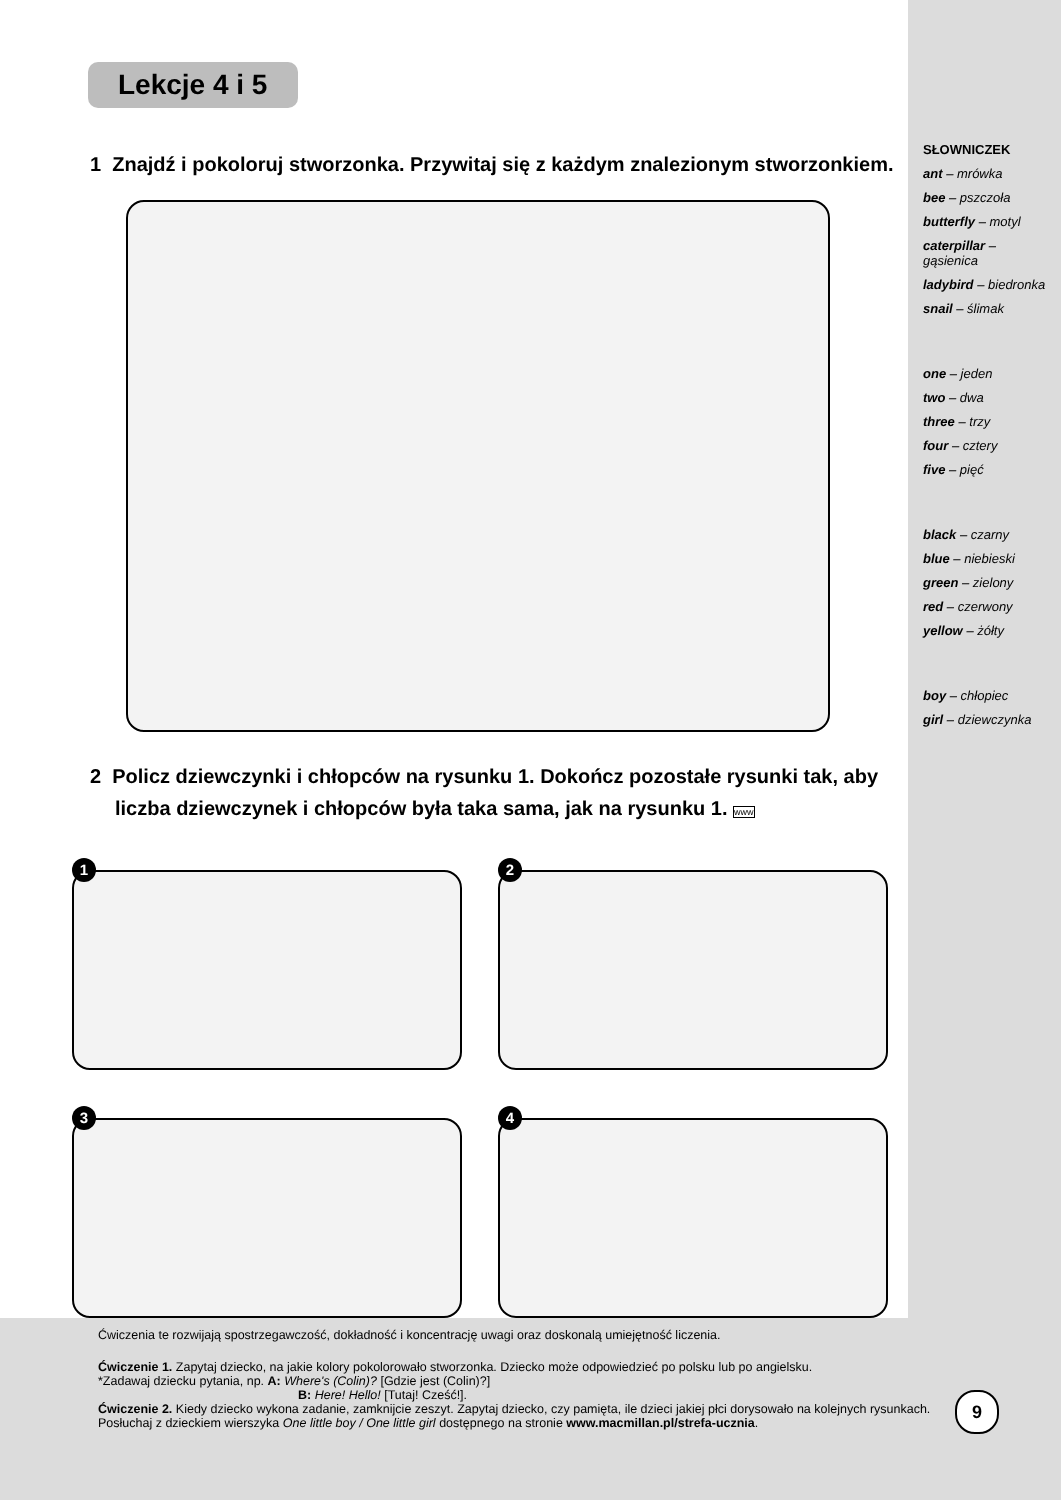SŁOWNICZEK
ant – mrówka
bee – pszczoła
butterfly – motyl
caterpillar – gąsienica
ladybird – biedronka
snail – ślimak
one – jeden
two – dwa
three – trzy
four – cztery
five – pięć
black – czarny
blue – niebieski
green – zielony
red – czerwony
yellow – żółty
boy – chłopiec
girl – dziewczynka
Lekcje 4 i 5
1 Znajdź i pokoloruj stworzonka. Przywitaj się z każdym znalezionym stworzonkiem.
2 Policz dziewczynki i chłopców na rysunku 1. Dokończ pozostałe rysunki tak, aby liczba dziewczynek i chłopców była taka sama, jak na rysunku 1. www
1
2
3
4
Ćwiczenia te rozwijają spostrzegawczość, dokładność i koncentrację uwagi oraz doskonalą umiejętność liczenia.
Ćwiczenie 1. Zapytaj dziecko, na jakie kolory pokolorowało stworzonka. Dziecko może odpowiedzieć po polsku lub po angielsku.
*Zadawaj dziecku pytania, np. A: Where's (Colin)? [Gdzie jest (Colin)?]
B: Here! Hello! [Tutaj! Cześć!].
Ćwiczenie 2. Kiedy dziecko wykona zadanie, zamknijcie zeszyt. Zapytaj dziecko, czy pamięta, ile dzieci jakiej płci dorysowało na kolejnych rysunkach. Posłuchaj z dzieckiem wierszyka One little boy / One little girl dostępnego na stronie www.macmillan.pl/strefa-ucznia.
9